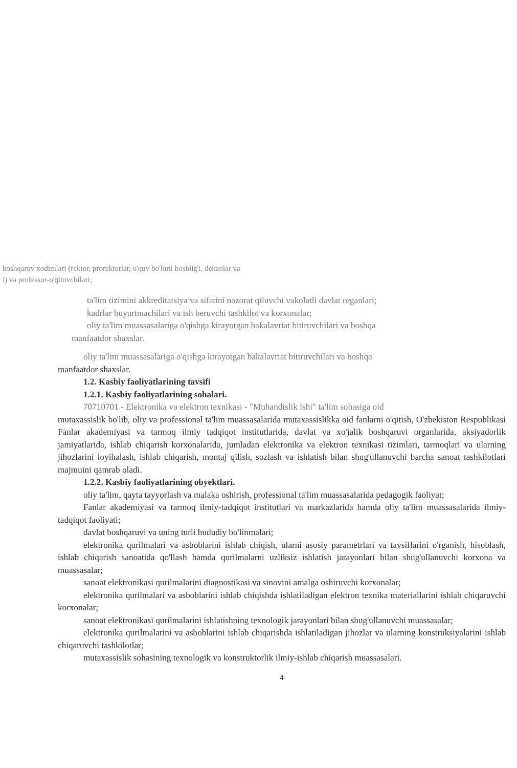boshqaruv xodimlari (rektor, prorektorlar, o'quv bo'limi boshlig'i, dekanlar va
i) va professor-o'qituvchilari;
ta'lim tizimini akkreditatsiya va sifatini nazorat qiluvchi vakolatli davlat organlari;
kadrlar buyurtmachilari va ish beruvchi tashkilot va korxonalar;
oliy ta'lim muassasalariga o'qishga kirayotgan bakalavriat bitiruvchilari va boshqa
manfaatdor shaxslar.
oliy ta'lim muassasalariga o'qishga kirayotgan bakalavriat bitiruvchilari va boshqa
manfaatdor shaxslar.
1.2. Kasbiy faoliyatlarining tavsifi
1.2.1. Kasbiy faoliyatlarining sohalari.
70710701 - Elektronika va elektron texnikasi - "Muhandislik ishi" ta'lim sohasiga oid
mutaxassislik bo'lib, oliy va professional ta'lim muassasalarida mutaxassislikka oid fanlarni o'qitish, O'zbekiston Respublikasi Fanlar akademiyasi va tarmoq ilmiy tadqiqot institutlarida, davlat va xo'jalik boshqaruvi organlarida, aksiyadorlik jamiyatlarida, ishlab chiqarish korxonalarida, jumladan elektronika va elektron texnikasi tizimlari, tarmoqlari va ularning jihozlarini loyihalash, ishlab chiqarish, montaj qilish, sozlash va ishlatish bilan shug'ullanuvchi barcha sanoat tashkilotlari majmuini qamrab oladi.
1.2.2. Kasbiy faoliyatlarining obyektlari.
oliy ta'lim, qayta tayyorlash va malaka oshirish, professional ta'lim muassasalarida pedagogik faoliyat;
Fanlar akademiyasi va tarmoq ilmiy-tadqiqot institutlari va markazlarida hamda oliy ta'lim muassasalarida ilmiy-tadqiqot faoliyati;
davlat boshqaruvi va uning turli hududiy bo'linmalari;
elektronika qurilmalari va asboblarini ishlab chiqish, ularni asosiy parametrlari va tavsiflarini o'rganish, hisoblash, ishlab chiqarish sanoatida qo'llash hamda qurilmalarni uzliksiz ishlatish jarayonlari bilan shug'ullanuvchi korxona va muassasalar;
sanoat elektronikasi qurilmalarini diagnostikasi va sinovini amalga oshiruvchi korxonalar;
elektronika qurilmalari va asboblarini ishlab chiqishda ishlatiladigan elektron texnika materiallarini ishlab chiqaruvchi korxonalar;
sanoat elektronikasi qurilmalarini ishlatishning texnologik jarayonlari bilan shug'ullanuvchi muassasalar;
elektronika qurilmalarini va asboblarini ishlab chiqarishda ishlatiladigan jihozlar va ularning konstruksiyalarini ishlab chiqaruvchi tashkilotlar;
mutaxassislik sohasining texnologik va konstruktorlik ilmiy-ishlab chiqarish muassasalari.
4